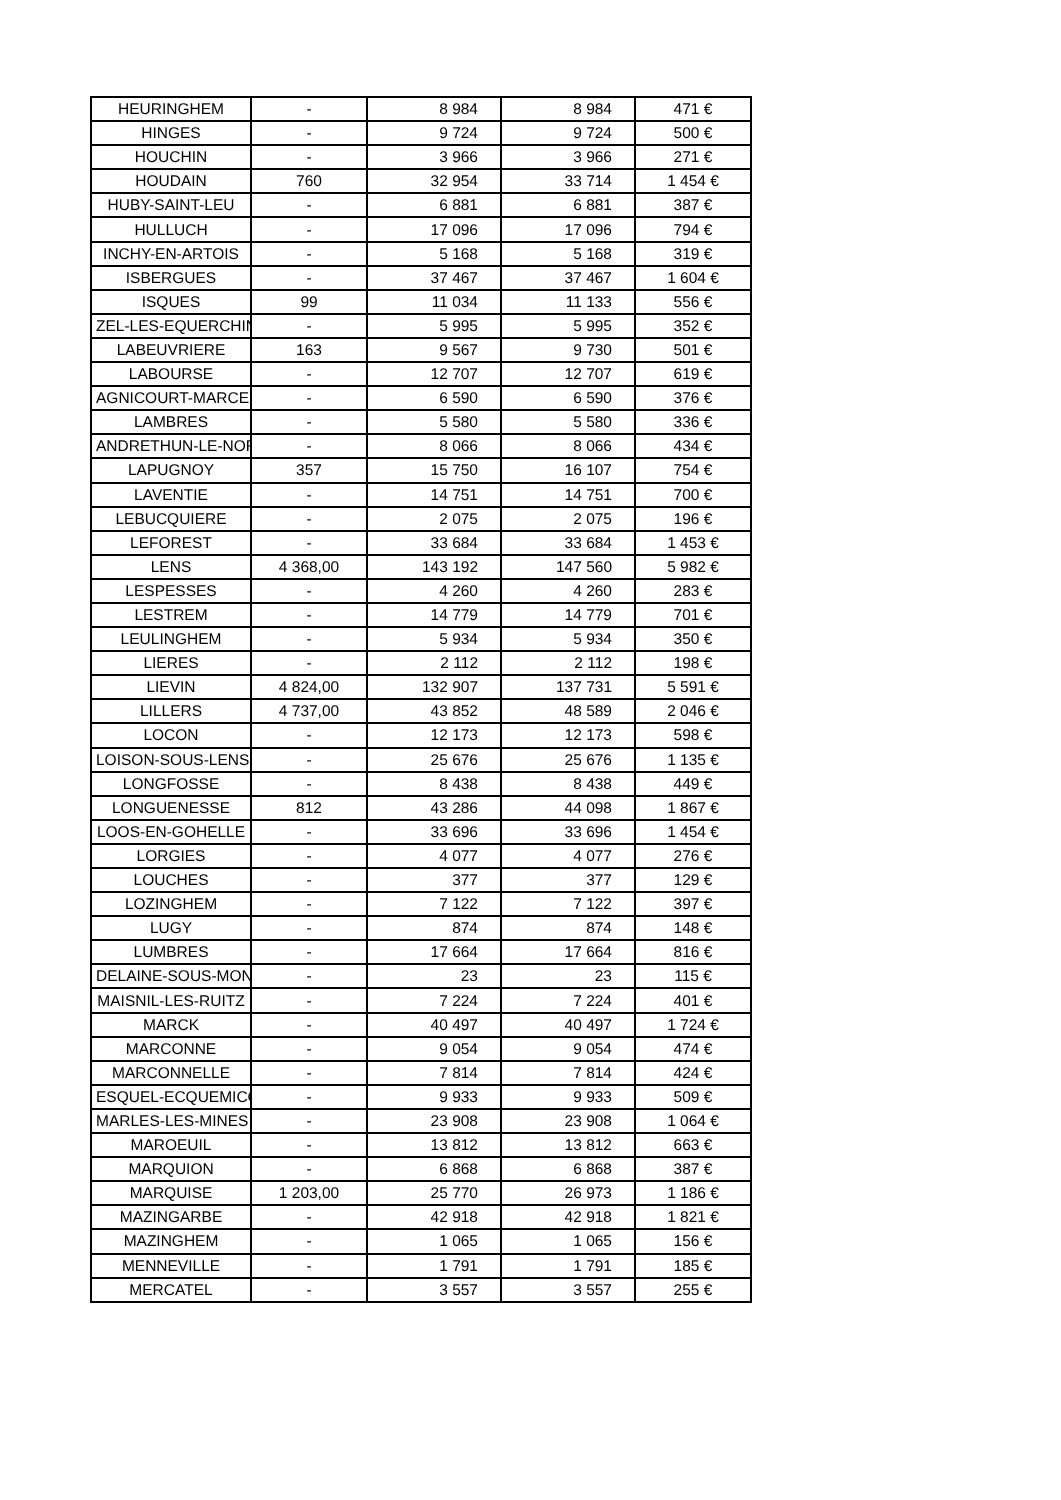| HEURINGHEM | - | 8 984 | 8 984 | 471 € |
| HINGES | - | 9 724 | 9 724 | 500 € |
| HOUCHIN | - | 3 966 | 3 966 | 271 € |
| HOUDAIN | 760 | 32 954 | 33 714 | 1 454 € |
| HUBY-SAINT-LEU | - | 6 881 | 6 881 | 387 € |
| HULLUCH | - | 17 096 | 17 096 | 794 € |
| INCHY-EN-ARTOIS | - | 5 168 | 5 168 | 319 € |
| ISBERGUES | - | 37 467 | 37 467 | 1 604 € |
| ISQUES | 99 | 11 034 | 11 133 | 556 € |
| ZEL-LES-EQUERCHIN | - | 5 995 | 5 995 | 352 € |
| LABEUVRIERE | 163 | 9 567 | 9 730 | 501 € |
| LABOURSE | - | 12 707 | 12 707 | 619 € |
| AGNICOURT-MARCE | - | 6 590 | 6 590 | 376 € |
| LAMBRES | - | 5 580 | 5 580 | 336 € |
| ANDRETHUN-LE-NOR | - | 8 066 | 8 066 | 434 € |
| LAPUGNOY | 357 | 15 750 | 16 107 | 754 € |
| LAVENTIE | - | 14 751 | 14 751 | 700 € |
| LEBUCQUIERE | - | 2 075 | 2 075 | 196 € |
| LEFOREST | - | 33 684 | 33 684 | 1 453 € |
| LENS | 4 368,00 | 143 192 | 147 560 | 5 982 € |
| LESPESSES | - | 4 260 | 4 260 | 283 € |
| LESTREM | - | 14 779 | 14 779 | 701 € |
| LEULINGHEM | - | 5 934 | 5 934 | 350 € |
| LIERES | - | 2 112 | 2 112 | 198 € |
| LIEVIN | 4 824,00 | 132 907 | 137 731 | 5 591 € |
| LILLERS | 4 737,00 | 43 852 | 48 589 | 2 046 € |
| LOCON | - | 12 173 | 12 173 | 598 € |
| LOISON-SOUS-LENS | - | 25 676 | 25 676 | 1 135 € |
| LONGFOSSE | - | 8 438 | 8 438 | 449 € |
| LONGUENESSE | 812 | 43 286 | 44 098 | 1 867 € |
| LOOS-EN-GOHELLE | - | 33 696 | 33 696 | 1 454 € |
| LORGIES | - | 4 077 | 4 077 | 276 € |
| LOUCHES | - | 377 | 377 | 129 € |
| LOZINGHEM | - | 7 122 | 7 122 | 397 € |
| LUGY | - | 874 | 874 | 148 € |
| LUMBRES | - | 17 664 | 17 664 | 816 € |
| DELAINE-SOUS-MON | - | 23 | 23 | 115 € |
| MAISNIL-LES-RUITZ | - | 7 224 | 7 224 | 401 € |
| MARCK | - | 40 497 | 40 497 | 1 724 € |
| MARCONNE | - | 9 054 | 9 054 | 474 € |
| MARCONNELLE | - | 7 814 | 7 814 | 424 € |
| ESQUEL-ECQUEMICO | - | 9 933 | 9 933 | 509 € |
| MARLES-LES-MINES | - | 23 908 | 23 908 | 1 064 € |
| MAROEUIL | - | 13 812 | 13 812 | 663 € |
| MARQUION | - | 6 868 | 6 868 | 387 € |
| MARQUISE | 1 203,00 | 25 770 | 26 973 | 1 186 € |
| MAZINGARBE | - | 42 918 | 42 918 | 1 821 € |
| MAZINGHEM | - | 1 065 | 1 065 | 156 € |
| MENNEVILLE | - | 1 791 | 1 791 | 185 € |
| MERCATEL | - | 3 557 | 3 557 | 255 € |